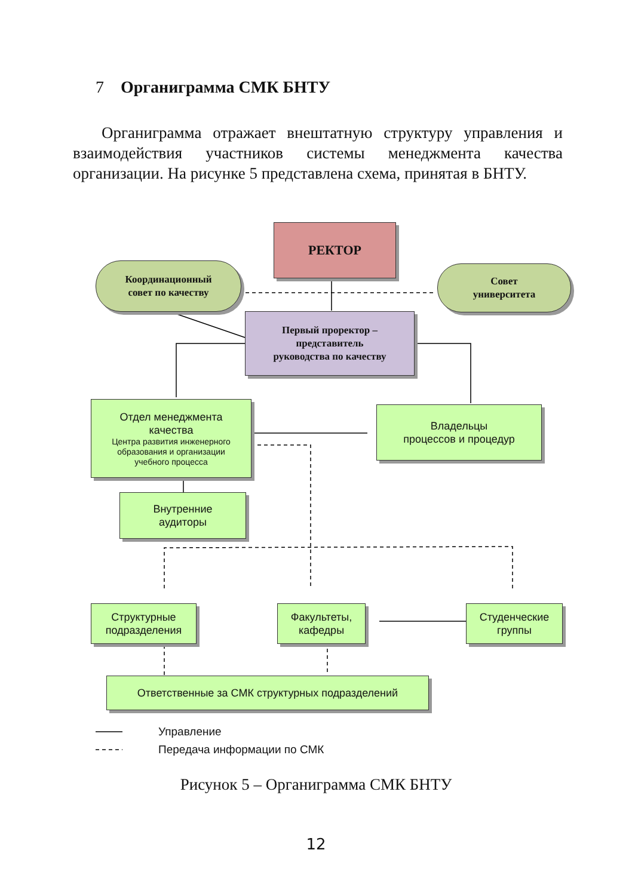7 Органиграмма СМК БНТУ
Органиграмма отражает внештатную структуру управления и взаимодействия участников системы менеджмента качества организации. На рисунке 5 представлена схема, принятая в БНТУ.
РЕКТОР
Координационный
совет по качеству
Совет
университета
Первый проректор –
представитель
руководства по качеству
Отдел менеджмента
качества
Центра развития инженерного
образования и организации
учебного процесса
Владельцы
процессов и процедур
Внутренние
аудиторы
Структурные
подразделения
Факультеты,
кафедры
Студенческие
группы
Ответственные за СМК структурных подразделений
Управление
Передача информации по СМК
Рисунок 5 – Органиграмма СМК БНТУ
12